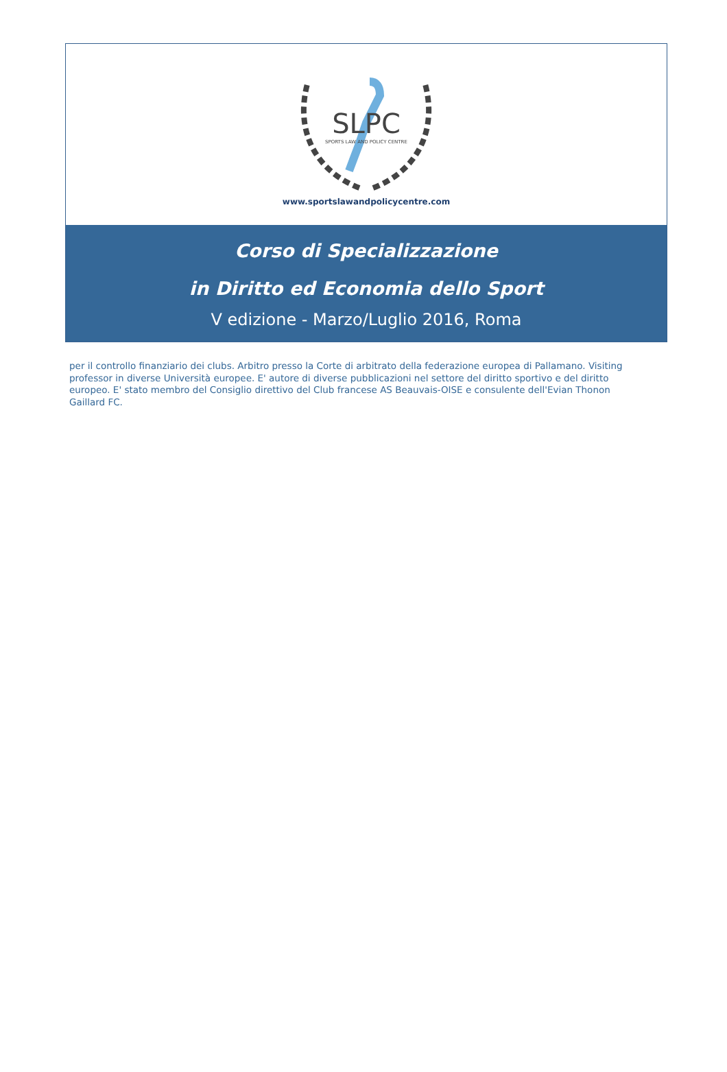SLPC
SPORTS LAW AND POLICY CENTRE
www.sportslawandpolicycentre.com
Corso di Specializzazione
in Diritto ed Economia dello Sport
V edizione - Marzo/Luglio 2016, Roma
per il controllo finanziario dei clubs. Arbitro presso la Corte di arbitrato della federazione europea di Pallamano. Visiting professor in diverse Università europee. E' autore di diverse pubblicazioni nel settore del diritto sportivo e del diritto europeo. E' stato membro del Consiglio direttivo del Club francese AS Beauvais-OISE e consulente dell'Evian Thonon Gaillard FC.